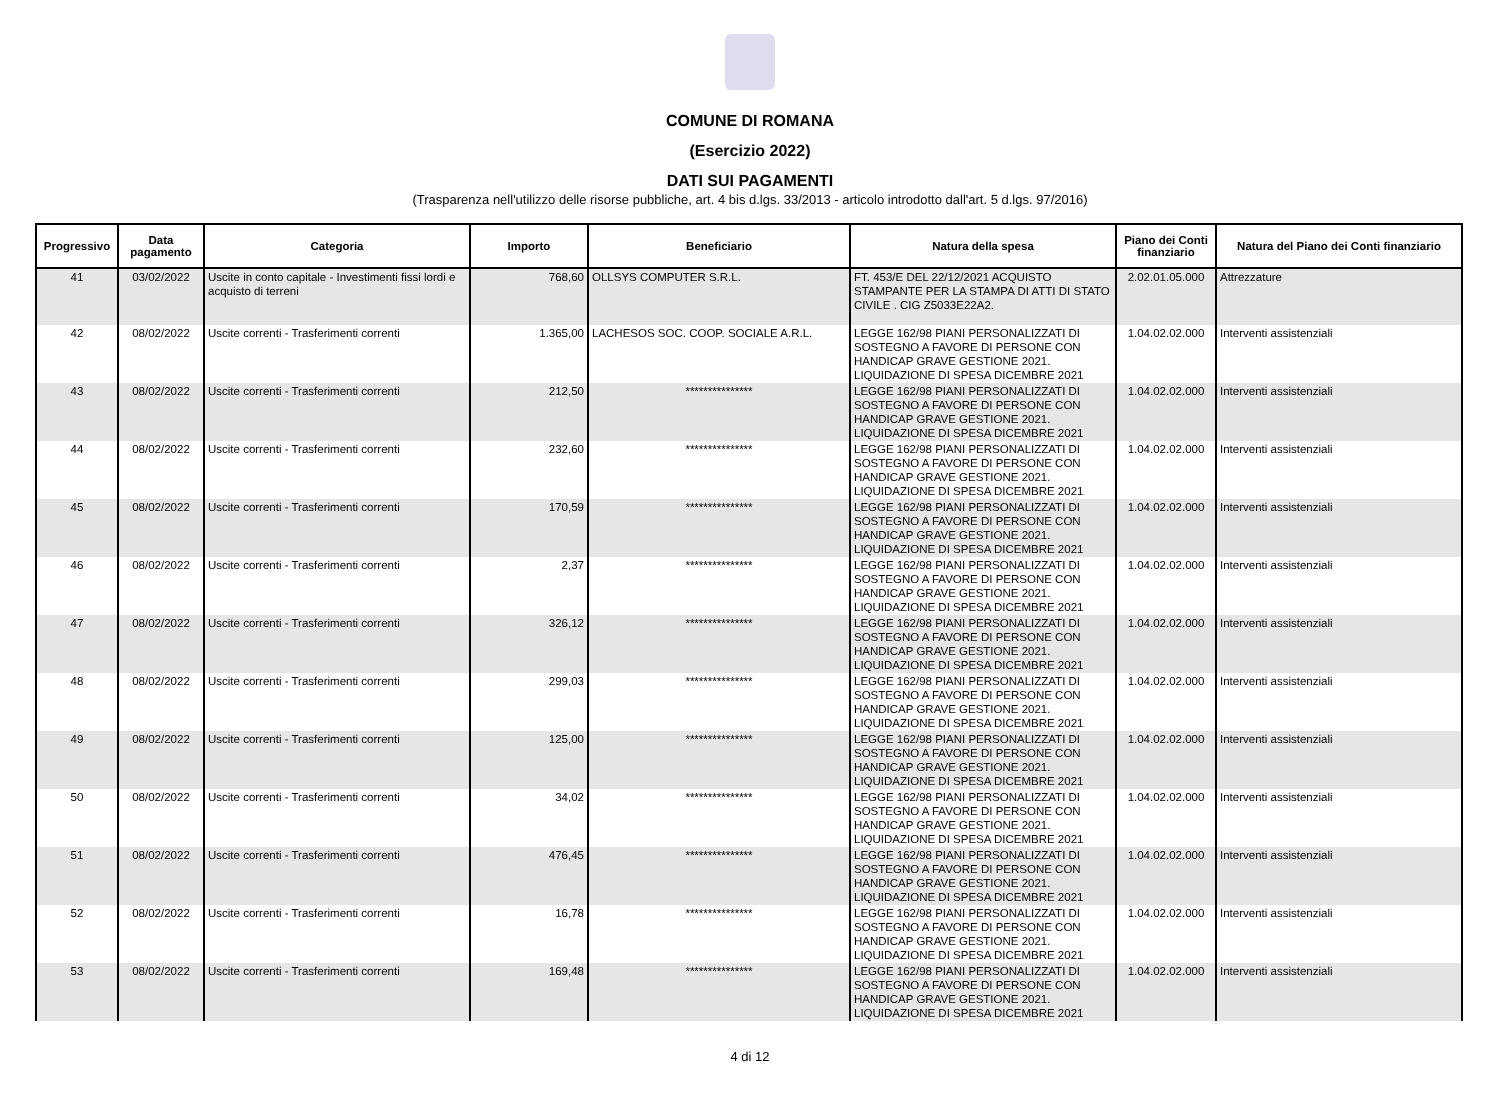COMUNE DI ROMANA
(Esercizio 2022)
DATI SUI PAGAMENTI
(Trasparenza nell'utilizzo delle risorse pubbliche, art. 4 bis d.lgs. 33/2013 - articolo introdotto dall'art. 5 d.lgs. 97/2016)
| Progressivo | Data pagamento | Categoria | Importo | Beneficiario | Natura della spesa | Piano dei Conti finanziario | Natura del Piano dei Conti finanziario |
| --- | --- | --- | --- | --- | --- | --- | --- |
| 41 | 03/02/2022 | Uscite in conto capitale - Investimenti fissi lordi e acquisto di terreni | 768,60 | OLLSYS COMPUTER S.R.L. | FT. 453/E DEL 22/12/2021 ACQUISTO STAMPANTE PER LA STAMPA DI ATTI DI STATO CIVILE . CIG Z5033E22A2. | 2.02.01.05.000 | Attrezzature |
| 42 | 08/02/2022 | Uscite correnti - Trasferimenti correnti | 1.365,00 | LACHESOS SOC. COOP. SOCIALE A.R.L. | LEGGE 162/98 PIANI PERSONALIZZATI DI SOSTEGNO A FAVORE DI PERSONE CON HANDICAP GRAVE GESTIONE 2021. LIQUIDAZIONE DI SPESA DICEMBRE 2021 | 1.04.02.02.000 | Interventi assistenziali |
| 43 | 08/02/2022 | Uscite correnti - Trasferimenti correnti | 212,50 | *************** | LEGGE 162/98 PIANI PERSONALIZZATI DI SOSTEGNO A FAVORE DI PERSONE CON HANDICAP GRAVE GESTIONE 2021. LIQUIDAZIONE DI SPESA DICEMBRE 2021 | 1.04.02.02.000 | Interventi assistenziali |
| 44 | 08/02/2022 | Uscite correnti - Trasferimenti correnti | 232,60 | *************** | LEGGE 162/98 PIANI PERSONALIZZATI DI SOSTEGNO A FAVORE DI PERSONE CON HANDICAP GRAVE GESTIONE 2021. LIQUIDAZIONE DI SPESA DICEMBRE 2021 | 1.04.02.02.000 | Interventi assistenziali |
| 45 | 08/02/2022 | Uscite correnti - Trasferimenti correnti | 170,59 | *************** | LEGGE 162/98 PIANI PERSONALIZZATI DI SOSTEGNO A FAVORE DI PERSONE CON HANDICAP GRAVE GESTIONE 2021. LIQUIDAZIONE DI SPESA DICEMBRE 2021 | 1.04.02.02.000 | Interventi assistenziali |
| 46 | 08/02/2022 | Uscite correnti - Trasferimenti correnti | 2,37 | *************** | LEGGE 162/98 PIANI PERSONALIZZATI DI SOSTEGNO A FAVORE DI PERSONE CON HANDICAP GRAVE GESTIONE 2021. LIQUIDAZIONE DI SPESA DICEMBRE 2021 | 1.04.02.02.000 | Interventi assistenziali |
| 47 | 08/02/2022 | Uscite correnti - Trasferimenti correnti | 326,12 | *************** | LEGGE 162/98 PIANI PERSONALIZZATI DI SOSTEGNO A FAVORE DI PERSONE CON HANDICAP GRAVE GESTIONE 2021. LIQUIDAZIONE DI SPESA DICEMBRE 2021 | 1.04.02.02.000 | Interventi assistenziali |
| 48 | 08/02/2022 | Uscite correnti - Trasferimenti correnti | 299,03 | *************** | LEGGE 162/98 PIANI PERSONALIZZATI DI SOSTEGNO A FAVORE DI PERSONE CON HANDICAP GRAVE GESTIONE 2021. LIQUIDAZIONE DI SPESA DICEMBRE 2021 | 1.04.02.02.000 | Interventi assistenziali |
| 49 | 08/02/2022 | Uscite correnti - Trasferimenti correnti | 125,00 | *************** | LEGGE 162/98 PIANI PERSONALIZZATI DI SOSTEGNO A FAVORE DI PERSONE CON HANDICAP GRAVE GESTIONE 2021. LIQUIDAZIONE DI SPESA DICEMBRE 2021 | 1.04.02.02.000 | Interventi assistenziali |
| 50 | 08/02/2022 | Uscite correnti - Trasferimenti correnti | 34,02 | *************** | LEGGE 162/98 PIANI PERSONALIZZATI DI SOSTEGNO A FAVORE DI PERSONE CON HANDICAP GRAVE GESTIONE 2021. LIQUIDAZIONE DI SPESA DICEMBRE 2021 | 1.04.02.02.000 | Interventi assistenziali |
| 51 | 08/02/2022 | Uscite correnti - Trasferimenti correnti | 476,45 | *************** | LEGGE 162/98 PIANI PERSONALIZZATI DI SOSTEGNO A FAVORE DI PERSONE CON HANDICAP GRAVE GESTIONE 2021. LIQUIDAZIONE DI SPESA DICEMBRE 2021 | 1.04.02.02.000 | Interventi assistenziali |
| 52 | 08/02/2022 | Uscite correnti - Trasferimenti correnti | 16,78 | *************** | LEGGE 162/98 PIANI PERSONALIZZATI DI SOSTEGNO A FAVORE DI PERSONE CON HANDICAP GRAVE GESTIONE 2021. LIQUIDAZIONE DI SPESA DICEMBRE 2021 | 1.04.02.02.000 | Interventi assistenziali |
| 53 | 08/02/2022 | Uscite correnti - Trasferimenti correnti | 169,48 | *************** | LEGGE 162/98 PIANI PERSONALIZZATI DI SOSTEGNO A FAVORE DI PERSONE CON HANDICAP GRAVE GESTIONE 2021. LIQUIDAZIONE DI SPESA DICEMBRE 2021 | 1.04.02.02.000 | Interventi assistenziali |
4 di 12